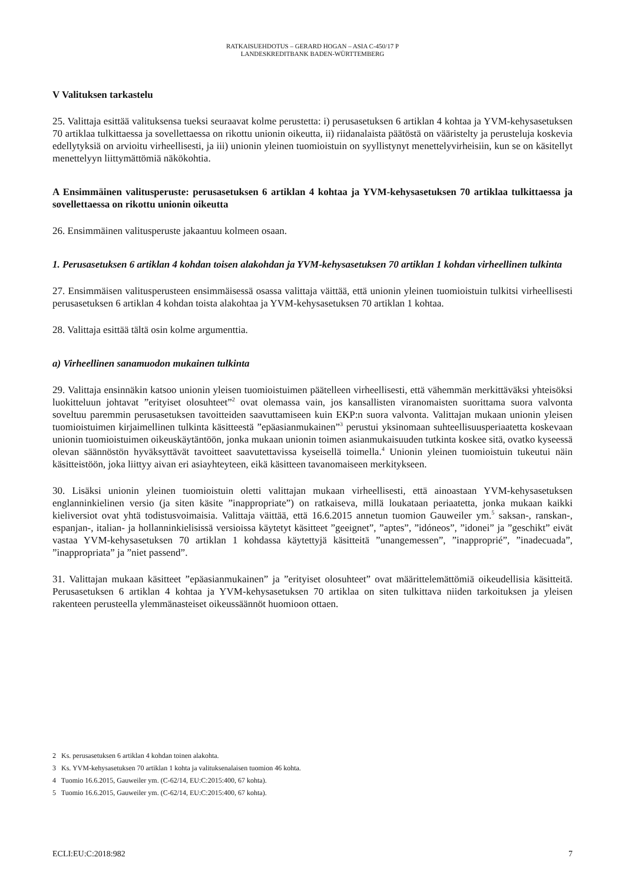RATKAISUEHDOTUS – GERARD HOGAN – ASIA C-450/17 P
LANDESKREDITBANK BADEN-WÜRTTEMBERG
V Valituksen tarkastelu
25. Valittaja esittää valituksensa tueksi seuraavat kolme perustetta: i) perusasetuksen 6 artiklan 4 kohtaa ja YVM-kehysasetuksen 70 artiklaa tulkittaessa ja sovellettaessa on rikottu unionin oikeutta, ii) riidanalaista päätöstä on vääristelty ja perusteluja koskevia edellytyksiä on arvioitu virheellisesti, ja iii) unionin yleinen tuomioistuin on syyllistynyt menettelyvirheisiin, kun se on käsitellyt menettelyyn liittymättömiä näkökohtia.
A Ensimmäinen valitusperuste: perusasetuksen 6 artiklan 4 kohtaa ja YVM-kehysasetuksen 70 artiklaa tulkittaessa ja sovellettaessa on rikottu unionin oikeutta
26. Ensimmäinen valitusperuste jakaantuu kolmeen osaan.
1. Perusasetuksen 6 artiklan 4 kohdan toisen alakohdan ja YVM-kehysasetuksen 70 artiklan 1 kohdan virheellinen tulkinta
27. Ensimmäisen valitusperusteen ensimmäisessä osassa valittaja väittää, että unionin yleinen tuomioistuin tulkitsi virheellisesti perusasetuksen 6 artiklan 4 kohdan toista alakohtaa ja YVM-kehysasetuksen 70 artiklan 1 kohtaa.
28. Valittaja esittää tältä osin kolme argumenttia.
a) Virheellinen sanamuodon mukainen tulkinta
29. Valittaja ensinnäkin katsoo unionin yleisen tuomioistuimen päätelleen virheellisesti, että vähemmän merkittäväksi yhteisöksi luokitteluun johtavat ”erityiset olosuhteet”<sup>2</sup> ovat olemassa vain, jos kansallisten viranomaisten suorittama suora valvonta soveltuu paremmin perusasetuksen tavoitteiden saavuttamiseen kuin EKP:n suora valvonta. Valittajan mukaan unionin yleisen tuomioistuimen kirjaimellinen tulkinta käsitteestä ”epäasianmukainen”<sup>3</sup> perustui yksinomaan suhteellisuusperiaatetta koskevaan unionin tuomioistuimen oikeuskäytäntöön, jonka mukaan unionin toimen asianmukaisuuden tutkinta koskee sitä, ovatko kyseessä olevan säännöstön hyväksyttävät tavoitteet saavutettavissa kyseisellä toimella.<sup>4</sup> Unionin yleinen tuomioistuin tukeutui näin käsitteistöön, joka liittyy aivan eri asiayhteyteen, eikä käsitteen tavanomaiseen merkitykseen.
30. Lisäksi unionin yleinen tuomioistuin oletti valittajan mukaan virheellisesti, että ainoastaan YVM-kehysasetuksen englanninkielinen versio (ja siten käsite ”inappropriate”) on ratkaiseva, millä loukataan periaatetta, jonka mukaan kaikki kieliversiot ovat yhtä todistusvoimaisia. Valittaja väittää, että 16.6.2015 annetun tuomion Gauweiler ym.<sup>5</sup> saksan-, ranskan-, espanjan-, italian- ja hollanninkielisissä versioissa käytetyt käsitteet ”geeignet”, ”aptes”, ”idóneos”, ”idonei” ja ”geschikt” eivät vastaa YVM-kehysasetuksen 70 artiklan 1 kohdassa käytettyjä käsitteitä ”unangemessen”, ”inapproprié”, ”inadecuada”, ”inappropriata” ja ”niet passend”.
31. Valittajan mukaan käsitteet ”epäasianmukainen” ja ”erityiset olosuhteet” ovat määrittelemättömiä oikeudellisia käsitteitä. Perusasetuksen 6 artiklan 4 kohtaa ja YVM-kehysasetuksen 70 artiklaa on siten tulkittava niiden tarkoituksen ja yleisen rakenteen perusteella ylemmänasteiset oikeussäännöt huomioon ottaen.
2 Ks. perusasetuksen 6 artiklan 4 kohdan toinen alakohta.
3 Ks. YVM-kehysasetuksen 70 artiklan 1 kohta ja valituksenalaisen tuomion 46 kohta.
4 Tuomio 16.6.2015, Gauweiler ym. (C-62/14, EU:C:2015:400, 67 kohta).
5 Tuomio 16.6.2015, Gauweiler ym. (C-62/14, EU:C:2015:400, 67 kohta).
ECLI:EU:C:2018:982 7